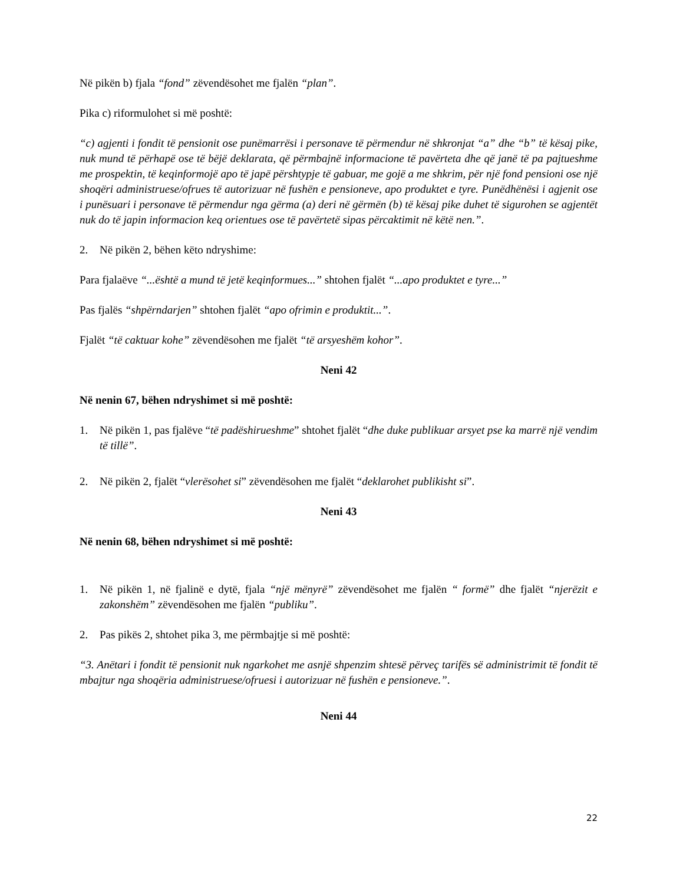Në pikën b) fjala “fond” zëvendësohet me fjalën “plan”.
Pika c) riformulohet si më poshtë:
“c) agjenti i fondit të pensionit ose punëmarrësi i personave të përmendur në shkronjat “a” dhe “b” të kësaj pike, nuk mund të përhapë ose të bëjë deklarata, që përmbajnë informacione të pavërteta dhe që janë të pa pajtueshme me prospektin, të keqinformojë apo të japë përshtypje të gabuar, me gojë a me shkrim, për një fond pensioni ose një shoqëri administruese/ofrues të autorizuar në fushën e pensioneve, apo produktet e tyre. Punëdhënësi i agjenit ose i punësuari i personave të përmendur nga gërma (a) deri në gërmën (b) të kësaj pike duhet të sigurohen se agjentët nuk do të japin informacion keq orientues ose të pavërtetë sipas përcaktimit në këtë nen.”.
2. Në pikën 2, bëhen këto ndryshime:
Para fjalaëve “...është a mund të jetë keqinformues...” shtohen fjalët “...apo produktet e tyre...”
Pas fjalës “shpërndarjen” shtohen fjalët “apo ofrimin e produktit...”.
Fjalët “të caktuar kohe” zëvendësohen me fjalët “të arsyeshëm kohor”.
Neni 42
Në nenin 67, bëhen ndryshimet si më poshtë:
1. Në pikën 1, pas fjalëve “të padëshirueshme” shtohet fjalët “dhe duke publikuar arsyet pse ka marrë një vendim të tillë”.
2. Në pikën 2, fjalët “vlerësohet si” zëvendësohen me fjalët “deklarohet publikisht si”.
Neni 43
Në nenin 68, bëhen ndryshimet si më poshtë:
1. Në pikën 1, në fjalinë e dytë, fjala “një mënyrë” zëvendësohet me fjalën “ formë” dhe fjalët “njerëzit e zakonshëm” zëvendësohen me fjalën “publiku”.
2. Pas pikës 2, shtohet pika 3, me përmbajtje si më poshtë:
“3. Anëtari i fondit të pensionit nuk ngarkohet me asnjë shpenzim shtesë përveç tarifës së administrimit të fondit të mbajtur nga shoqëria administruese/ofruesi i autorizuar në fushën e pensioneve.”.
Neni 44
22